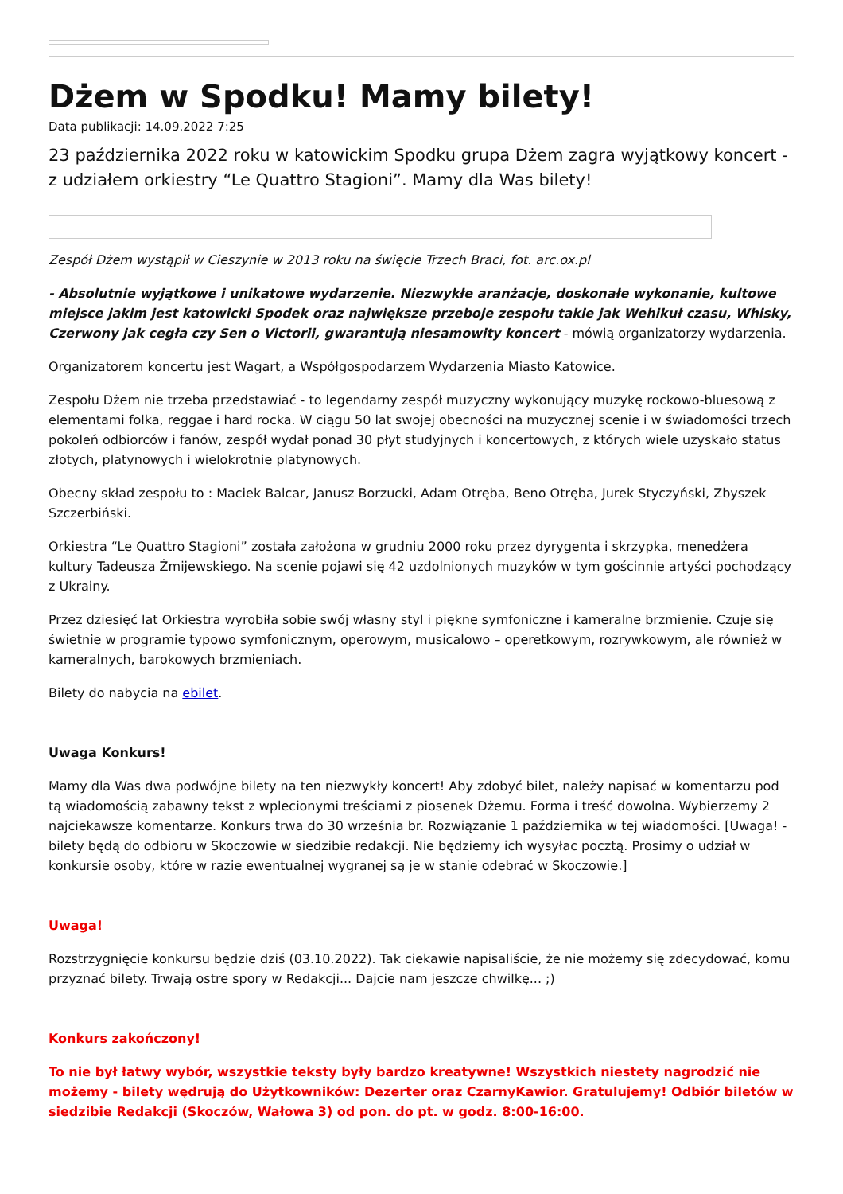Dżem w Spodku! Mamy bilety!
Data publikacji: 14.09.2022 7:25
23 października 2022 roku w katowickim Spodku grupa Dżem zagra wyjątkowy koncert - z udziałem orkiestry “Le Quattro Stagioni”. Mamy dla Was bilety!
Zespół Dżem wystąpił w Cieszynie w 2013 roku na święcie Trzech Braci, fot. arc.ox.pl
- Absolutnie wyjątkowe i unikatowe wydarzenie. Niezwykłe aranżacje, doskonałe wykonanie, kultowe miejsce jakim jest katowicki Spodek oraz największe przeboje zespołu takie jak Wehikuł czasu, Whisky, Czerwony jak cegła czy Sen o Victorii, gwarantują niesamowity koncert - mówią organizatorzy wydarzenia.
Organizatorem koncertu jest Wagart, a Współgospodarzem Wydarzenia Miasto Katowice.
Zespołu Dżem nie trzeba przedstawiać - to legendarny zespół muzyczny wykonujący muzykę rockowo-bluesową z elementami folka, reggae i hard rocka. W ciągu 50 lat swojej obecności na muzycznej scenie i w świadomości trzech pokoleń odbiorców i fanów, zespół wydał ponad 30 płyt studyjnych i koncertowych, z których wiele uzyskało status złotych, platynowych i wielokrotnie platynowych.
Obecny skład zespołu to : Maciek Balcar, Janusz Borzucki, Adam Otręba, Beno Otręba, Jurek Styczyński, Zbyszek Szczerbiński.
Orkiestra “Le Quattro Stagioni” została założona w grudniu 2000 roku przez dyrygenta i skrzypka, menedżera kultury Tadeusza Żmijewskiego. Na scenie pojawi się 42 uzdolnionych muzyków w tym gościnnie artyści pochodzący z Ukrainy.
Przez dziesięć lat Orkiestra wyrobiła sobie swój własny styl i piękne symfoniczne i kameralne brzmienie. Czuje się świetnie w programie typowo symfonicznym, operowym, musicalowo – operetkowym, rozrywkowym, ale również w kameralnych, barokowych brzmieniach.
Bilety do nabycia na ebilet.
Uwaga Konkurs!
Mamy dla Was dwa podwójne bilety na ten niezwykły koncert! Aby zdobyć bilet, należy napisać w komentarzu pod tą wiadomością zabawny tekst z wplecionymi treściami z piosenek Dżemu. Forma i treść dowolna. Wybierzemy 2 najciekawsze komentarze. Konkurs trwa do 30 września br. Rozwiązanie 1 października w tej wiadomości. [Uwaga! - bilety będą do odbioru w Skoczowie w siedzibie redakcji. Nie będziemy ich wysyłac pocztą. Prosimy o udział w konkursie osoby, które w razie ewentualnej wygranej są je w stanie odebrać w Skoczowie.]
Uwaga!
Rozstrzygnięcie konkursu będzie dziś (03.10.2022). Tak ciekawie napisaliście, że nie możemy się zdecydować, komu przyznać bilety. Trwają ostre spory w Redakcji... Dajcie nam jeszcze chwilkę... ;)
Konkurs zakończony!
To nie był łatwy wybór, wszystkie teksty były bardzo kreatywne! Wszystkich niestety nagrodzić nie możemy - bilety wędrują do Użytkowników: Dezerter oraz CzarnyKawior. Gratulujemy! Odbiór biletów w siedzibie Redakcji (Skoczów, Wałowa 3) od pon. do pt. w godz. 8:00-16:00.